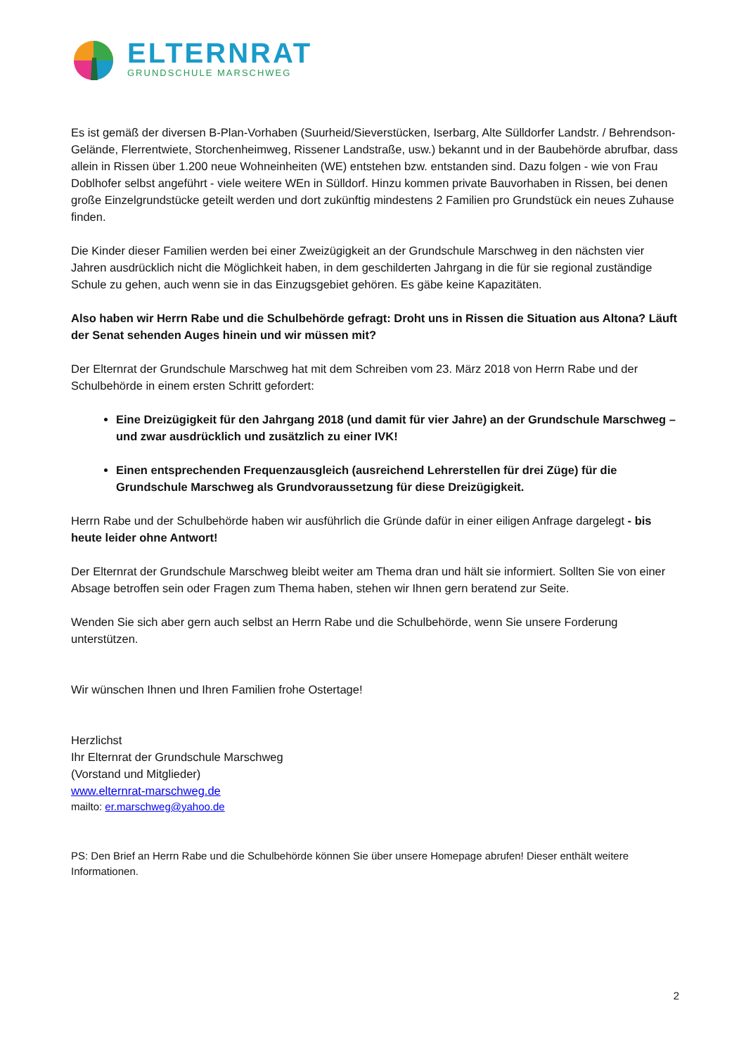ELTERNRAT
GRUNDSCHULE MARSCHWEG
Es ist gemäß der diversen B-Plan-Vorhaben (Suurheid/Sieverstücken, Iserbarg, Alte Sülldorfer Landstr. / Behrendson-Gelände, Flerrentwiete, Storchenheimweg, Rissener Landstraße, usw.) bekannt und in der Baubehörde abrufbar, dass allein in Rissen über 1.200 neue Wohneinheiten (WE) entstehen bzw. entstanden sind. Dazu folgen - wie von Frau Doblhofer selbst angeführt - viele weitere WEn in Sülldorf. Hinzu kommen private Bauvorhaben in Rissen, bei denen große Einzelgrundstücke geteilt werden und dort zukünftig mindestens 2 Familien pro Grundstück ein neues Zuhause finden.
Die Kinder dieser Familien werden bei einer Zweizügigkeit an der Grundschule Marschweg in den nächsten vier Jahren ausdrücklich nicht die Möglichkeit haben, in dem geschilderten Jahrgang in die für sie regional zuständige Schule zu gehen, auch wenn sie in das Einzugsgebiet gehören. Es gäbe keine Kapazitäten.
Also haben wir Herrn Rabe und die Schulbehörde gefragt: Droht uns in Rissen die Situation aus Altona? Läuft der Senat sehenden Auges hinein und wir müssen mit?
Der Elternrat der Grundschule Marschweg hat mit dem Schreiben vom 23. März 2018 von Herrn Rabe und der Schulbehörde in einem ersten Schritt gefordert:
Eine Dreizügigkeit für den Jahrgang 2018 (und damit für vier Jahre) an der Grundschule Marschweg – und zwar ausdrücklich und zusätzlich zu einer IVK!
Einen entsprechenden Frequenzausgleich (ausreichend Lehrerstellen für drei Züge) für die Grundschule Marschweg als Grundvoraussetzung für diese Dreizügigkeit.
Herrn Rabe und der Schulbehörde haben wir ausführlich die Gründe dafür in einer eiligen Anfrage dargelegt - bis heute leider ohne Antwort!
Der Elternrat der Grundschule Marschweg bleibt weiter am Thema dran und hält sie informiert. Sollten Sie von einer Absage betroffen sein oder Fragen zum Thema haben, stehen wir Ihnen gern beratend zur Seite.
Wenden Sie sich aber gern auch selbst an Herrn Rabe und die Schulbehörde, wenn Sie unsere Forderung unterstützen.
Wir wünschen Ihnen und Ihren Familien frohe Ostertage!
Herzlichst
Ihr Elternrat der Grundschule Marschweg
(Vorstand und Mitglieder)
www.elternrat-marschweg.de
mailto: er.marschweg@yahoo.de
PS: Den Brief an Herrn Rabe und die Schulbehörde können Sie über unsere Homepage abrufen! Dieser enthält weitere Informationen.
2